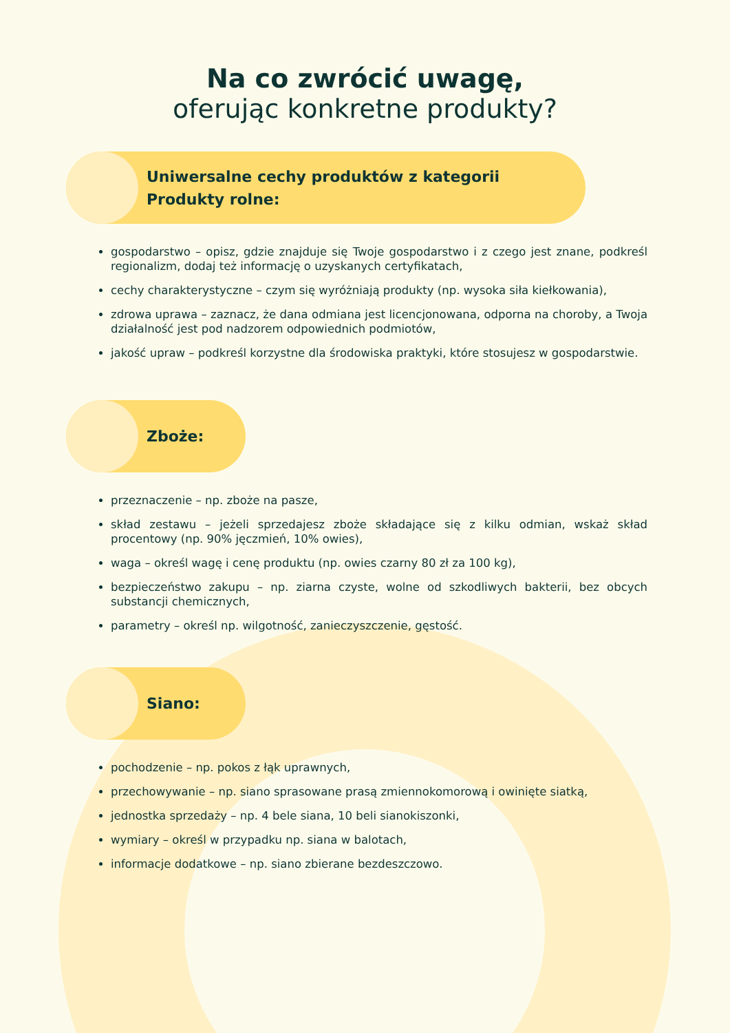Na co zwrócić uwagę,
oferując konkretne produkty?
Uniwersalne cechy produktów z kategorii
Produkty rolne:
gospodarstwo – opisz, gdzie znajduje się Twoje gospodarstwo i z czego jest znane, podkreśl regionalizm, dodaj też informację o uzyskanych certyfikatach,
cechy charakterystyczne – czym się wyróżniają produkty (np. wysoka siła kiełkowania),
zdrowa uprawa – zaznacz, że dana odmiana jest licencjonowana, odporna na choroby, a Twoja działalność jest pod nadzorem odpowiednich podmiotów,
jakość upraw – podkreśl korzystne dla środowiska praktyki, które stosujesz w gospodarstwie.
Zboże:
przeznaczenie – np. zboże na pasze,
skład zestawu – jeżeli sprzedajesz zboże składające się z kilku odmian, wskaż skład procentowy (np. 90% jęczmień, 10% owies),
waga – określ wagę i cenę produktu (np. owies czarny 80 zł za 100 kg),
bezpieczeństwo zakupu – np. ziarna czyste, wolne od szkodliwych bakterii, bez obcych substancji chemicznych,
parametry – określ np. wilgotność, zanieczyszczenie, gęstość.
Siano:
pochodzenie – np. pokos z łąk uprawnych,
przechowywanie – np. siano sprasowane prasą zmiennokomorową i owinięte siatką,
jednostka sprzedaży – np. 4 bele siana, 10 beli sianokiszonki,
wymiary – określ w przypadku np. siana w balotach,
informacje dodatkowe – np. siano zbierane bezdeszczowo.